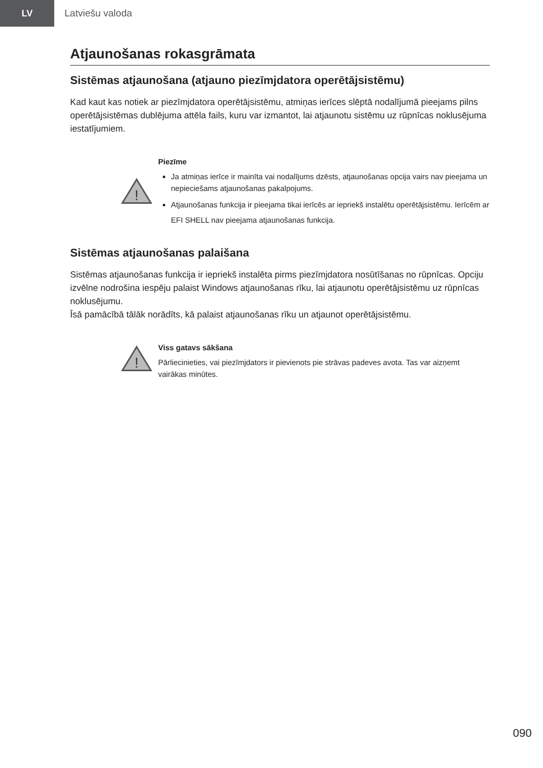LV
Latviešu valoda
Atjaunošanas rokasgrāmata
Sistēmas atjaunošana (atjauno piezīmjdatora operētājsistēmu)
Kad kaut kas notiek ar piezīmjdatora operētājsistēmu, atmiņas ierīces slēptā nodalījumā pieejams pilns operētājsistēmas dublējuma attēla fails, kuru var izmantot, lai atjaunotu sistēmu uz rūpnīcas noklusējuma iestatījumiem.
!
Piezīme
Ja atmiņas ierīce ir mainīta vai nodalījums dzēsts, atjaunošanas opcija vairs nav pieejama un nepieciešams atjaunošanas pakalpojums.
Atjaunošanas funkcija ir pieejama tikai ierīcēs ar iepriekš instalētu operētājsistēmu. Ierīcēm ar EFI SHELL nav pieejama atjaunošanas funkcija.
Sistēmas atjaunošanas palaišana
Sistēmas atjaunošanas funkcija ir iepriekš instalēta pirms piezīmjdatora nosūtīšanas no rūpnīcas. Opciju izvēlne nodrošina iespēju palaist Windows atjaunošanas rīku, lai atjaunotu operētājsistēmu uz rūpnīcas noklusējumu.
Īsā pamācībā tālāk norādīts, kā palaist atjaunošanas rīku un atjaunot operētājsistēmu.
!
Viss gatavs sākšana
Pārliecinieties, vai piezīmjdators ir pievienots pie strāvas padeves avota. Tas var aizņemt vairākas minūtes.
090